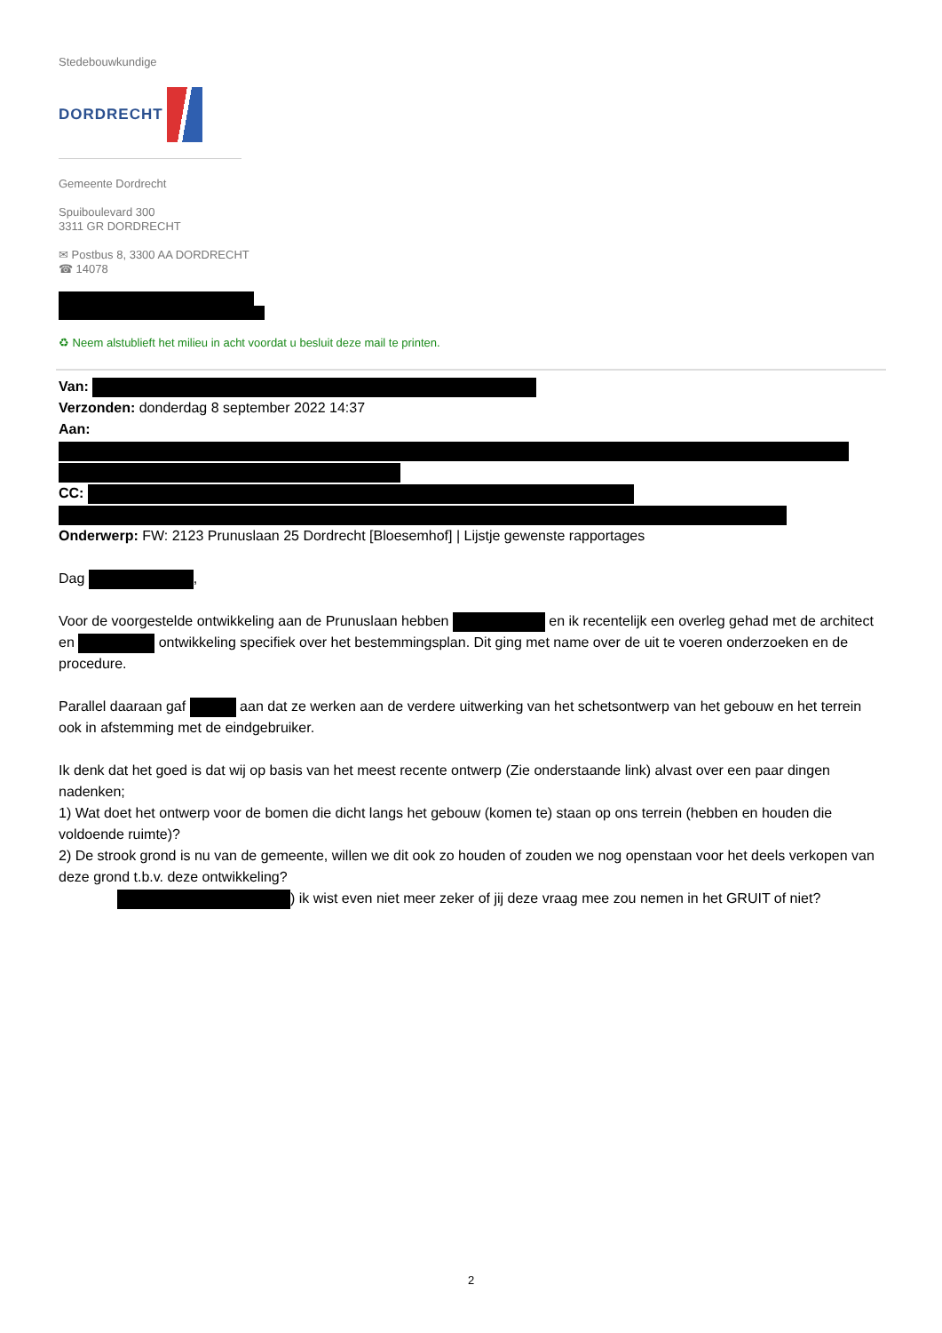Stedebouwkundige
DORDRECHT
Gemeente Dordrecht
Spuiboulevard 300
3311 GR DORDRECHT
✉ Postbus 8, 3300 AA DORDRECHT
☎ 14078
♻ Neem alstublieft het milieu in acht voordat u besluit deze mail te printen.
Van:
Verzonden: donderdag 8 september 2022 14:37
Aan:
CC:
Onderwerp: FW: 2123 Prunuslaan 25 Dordrecht [Bloesemhof] | Lijstje gewenste rapportages
Dag ,
Voor de voorgestelde ontwikkeling aan de Prunuslaan hebben en ik recentelijk een overleg gehad met de architect en ontwikkeling specifiek over het bestemmingsplan. Dit ging met name over de uit te voeren onderzoeken en de procedure.
Parallel daaraan gaf aan dat ze werken aan de verdere uitwerking van het schetsontwerp van het gebouw en het terrein ook in afstemming met de eindgebruiker.
Ik denk dat het goed is dat wij op basis van het meest recente ontwerp (Zie onderstaande link) alvast over een paar dingen nadenken;
1) Wat doet het ontwerp voor de bomen die dicht langs het gebouw (komen te) staan op ons terrein (hebben en houden die voldoende ruimte)?
2) De strook grond is nu van de gemeente, willen we dit ook zo houden of zouden we nog openstaan voor het deels verkopen van deze grond t.b.v. deze ontwikkeling?
) ik wist even niet meer zeker of jij deze vraag mee zou nemen in het GRUIT of niet?
2